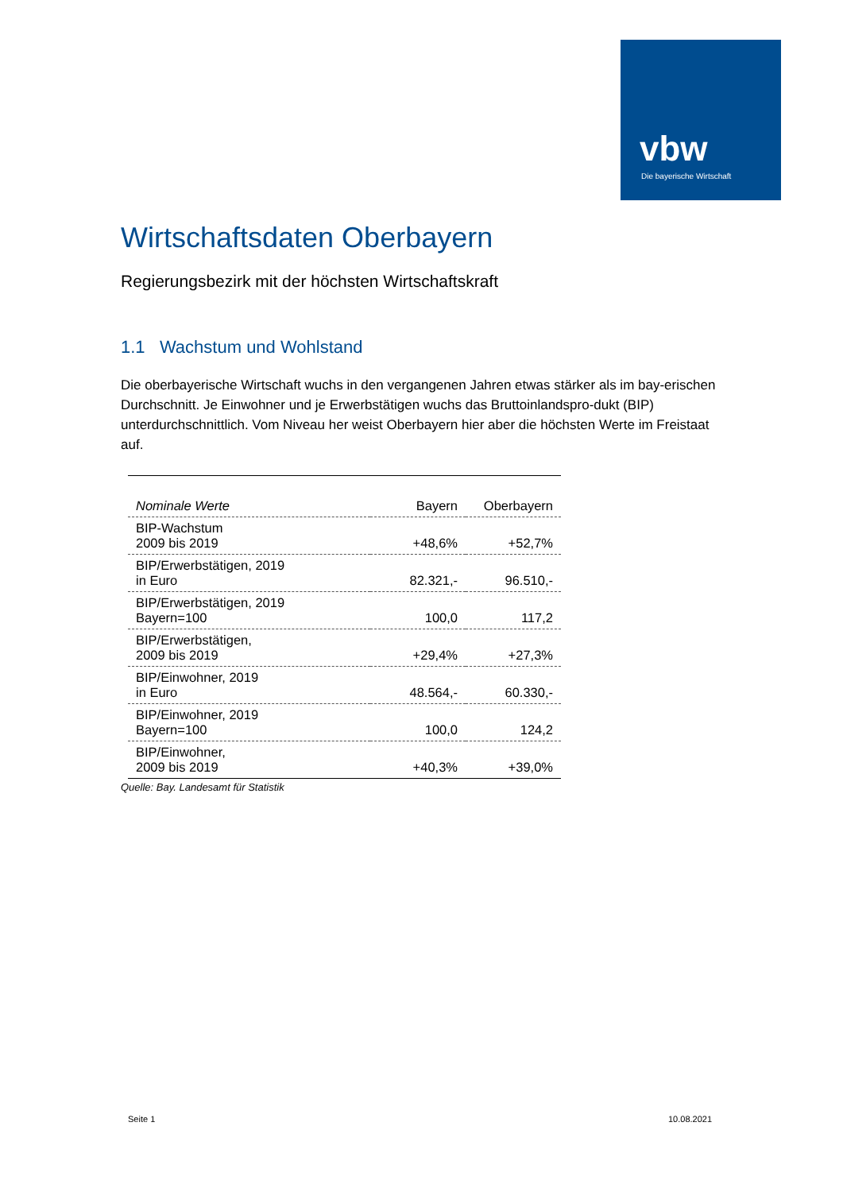vbw
Die bayerische Wirtschaft
Wirtschaftsdaten Oberbayern
Regierungsbezirk mit der höchsten Wirtschaftskraft
1.1 Wachstum und Wohlstand
Die oberbayerische Wirtschaft wuchs in den vergangenen Jahren etwas stärker als im bay-erischen Durchschnitt. Je Einwohner und je Erwerbstätigen wuchs das Bruttoinlandspro-dukt (BIP) unterdurchschnittlich. Vom Niveau her weist Oberbayern hier aber die höchsten Werte im Freistaat auf.
| Nominale Werte | Bayern | Oberbayern |
| --- | --- | --- |
| BIP-Wachstum 2009 bis 2019 | +48,6% | +52,7% |
| BIP/Erwerbstätigen, 2019 in Euro | 82.321,- | 96.510,- |
| BIP/Erwerbstätigen, 2019 Bayern=100 | 100,0 | 117,2 |
| BIP/Erwerbstätigen, 2009 bis 2019 | +29,4% | +27,3% |
| BIP/Einwohner, 2019 in Euro | 48.564,- | 60.330,- |
| BIP/Einwohner, 2019 Bayern=100 | 100,0 | 124,2 |
| BIP/Einwohner, 2009 bis 2019 | +40,3% | +39,0% |
Quelle: Bay. Landesamt für Statistik
Seite 1 10.08.2021